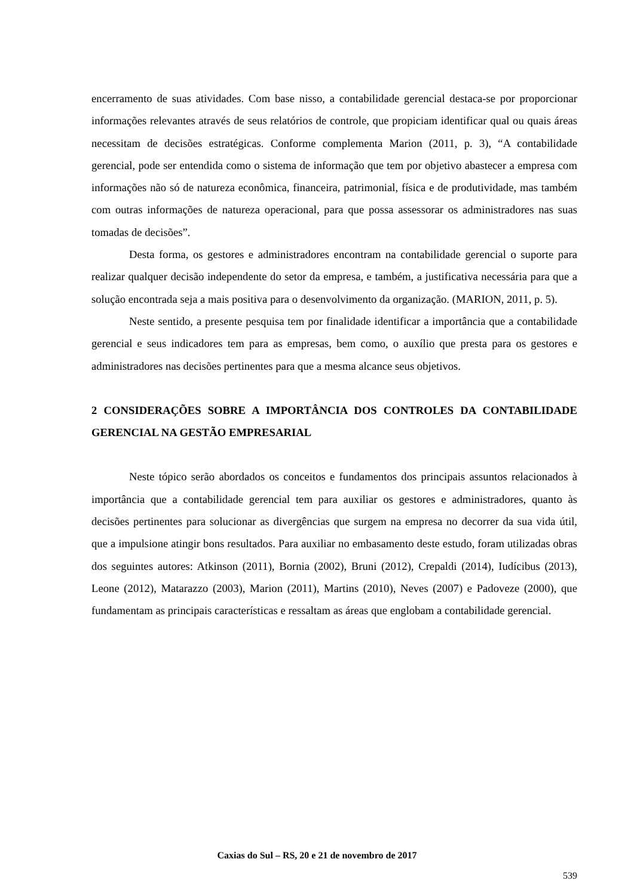encerramento de suas atividades. Com base nisso, a contabilidade gerencial destaca-se por proporcionar informações relevantes através de seus relatórios de controle, que propiciam identificar qual ou quais áreas necessitam de decisões estratégicas. Conforme complementa Marion (2011, p. 3), “A contabilidade gerencial, pode ser entendida como o sistema de informação que tem por objetivo abastecer a empresa com informações não só de natureza econômica, financeira, patrimonial, física e de produtividade, mas também com outras informações de natureza operacional, para que possa assessorar os administradores nas suas tomadas de decisões”.
Desta forma, os gestores e administradores encontram na contabilidade gerencial o suporte para realizar qualquer decisão independente do setor da empresa, e também, a justificativa necessária para que a solução encontrada seja a mais positiva para o desenvolvimento da organização. (MARION, 2011, p. 5).
Neste sentido, a presente pesquisa tem por finalidade identificar a importância que a contabilidade gerencial e seus indicadores tem para as empresas, bem como, o auxílio que presta para os gestores e administradores nas decisões pertinentes para que a mesma alcance seus objetivos.
2 CONSIDERAÇÕES SOBRE A IMPORTÂNCIA DOS CONTROLES DA CONTABILIDADE GERENCIAL NA GESTÃO EMPRESARIAL
Neste tópico serão abordados os conceitos e fundamentos dos principais assuntos relacionados à importância que a contabilidade gerencial tem para auxiliar os gestores e administradores, quanto às decisões pertinentes para solucionar as divergências que surgem na empresa no decorrer da sua vida útil, que a impulsione atingir bons resultados. Para auxiliar no embasamento deste estudo, foram utilizadas obras dos seguintes autores: Atkinson (2011), Bornia (2002), Bruni (2012), Crepaldi (2014), Iudícibus (2013), Leone (2012), Matarazzo (2003), Marion (2011), Martins (2010), Neves (2007) e Padoveze (2000), que fundamentam as principais características e ressaltam as áreas que englobam a contabilidade gerencial.
Caxias do Sul – RS, 20 e 21 de novembro de 2017
539